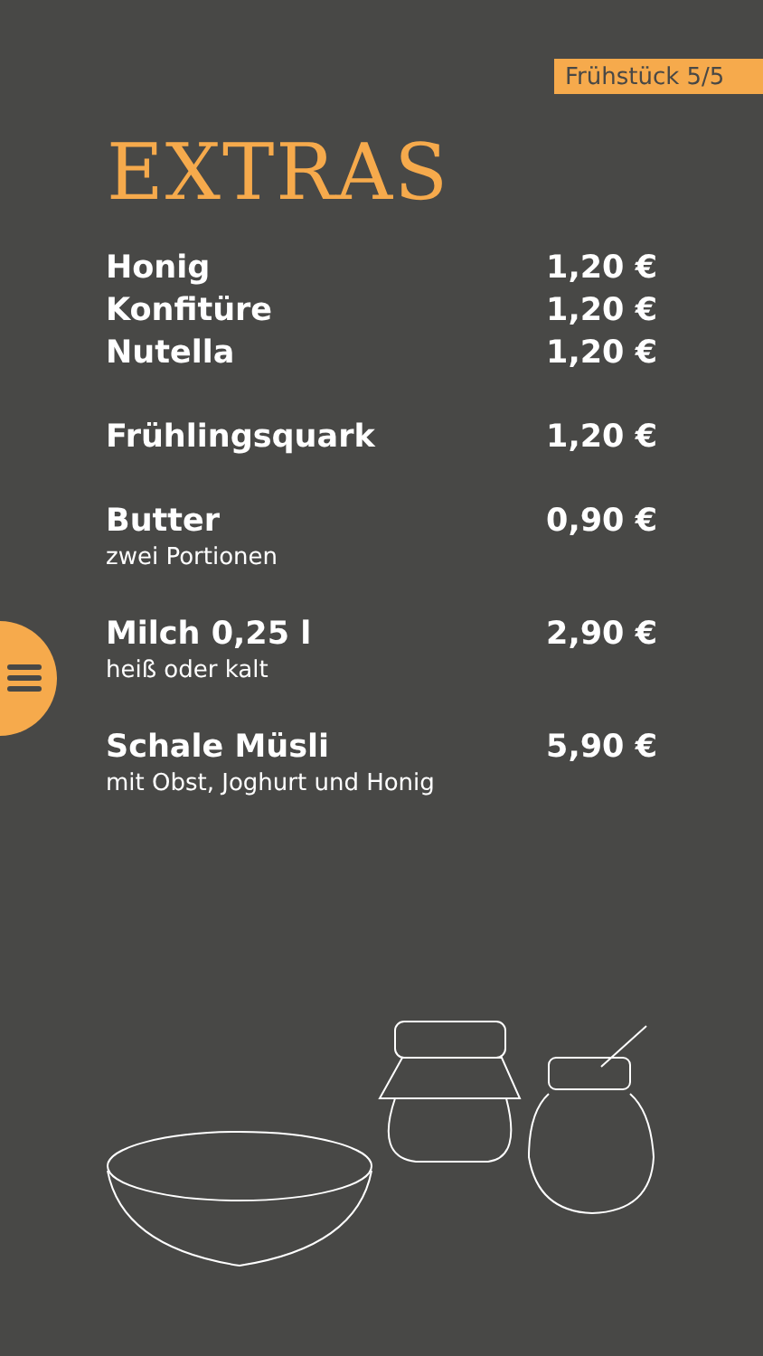Frühstück 5/5
EXTRAS
Honig 1,20 €
Konfitüre 1,20 €
Nutella 1,20 €
Frühlingsquark 1,20 €
Butter 0,90 €
zwei Portionen
Milch 0,25 l 2,90 €
heiß oder kalt
Schale Müsli 5,90 €
mit Obst, Joghurt und Honig